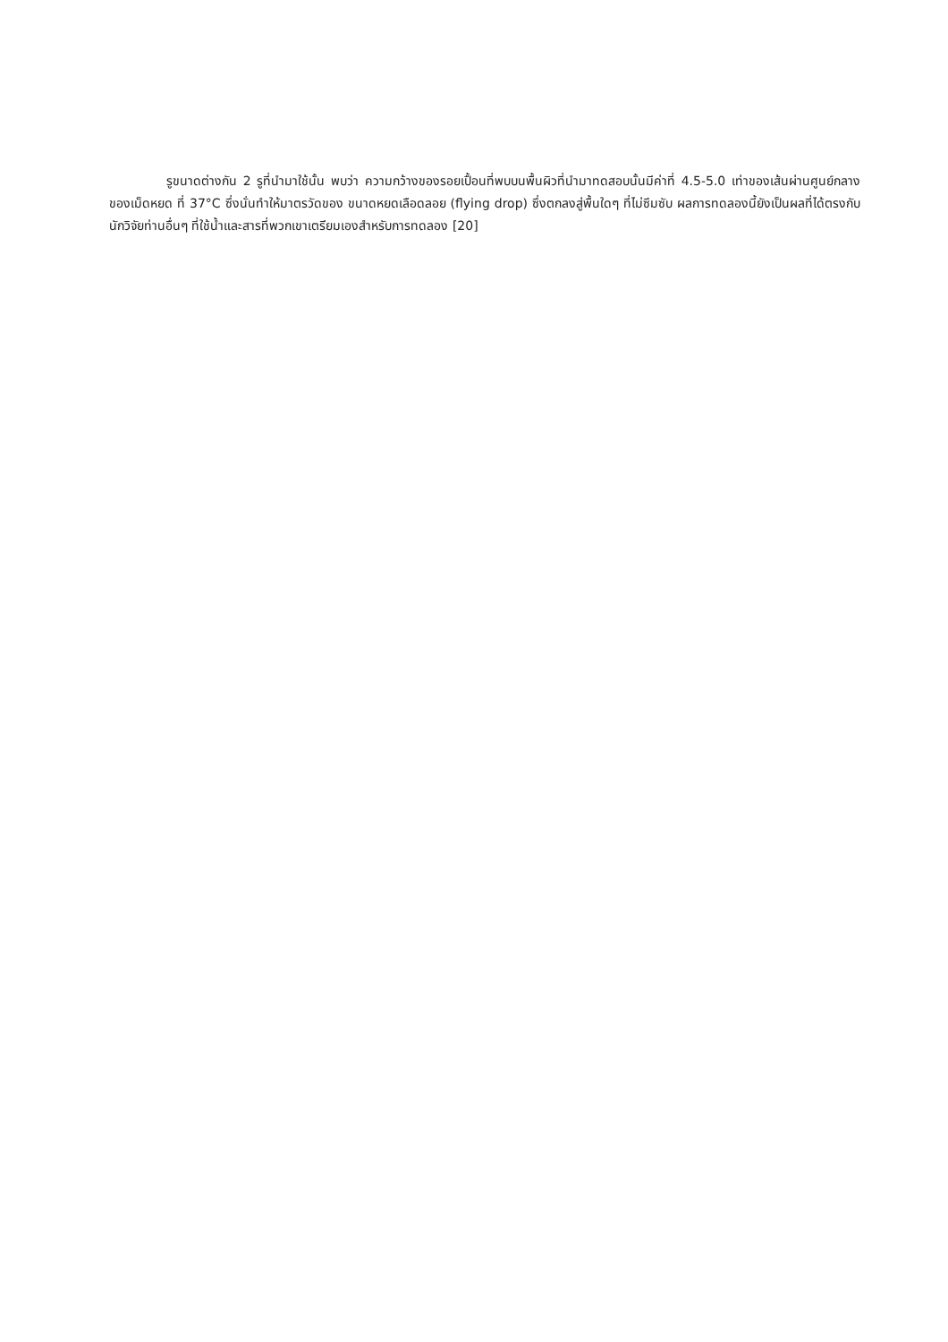รูขนาดต่างกัน 2 รูที่นำมาใช้นั้น พบว่า ความกว้างของรอยเปื้อนที่พบบนพื้นผิวที่นำมาทดสอบนั้นมีค่าที่ 4.5-5.0 เท่าของเส้นผ่านศูนย์กลางของเม็ดหยด ที่ 37°C ซึ่งนั่นทำให้มาตรวัดของ ขนาดหยดเลือดลอย (flying drop) ซึ่งตกลงสู่พื้นใดๆ ที่ไม่ซึมซับ ผลการทดลองนี้ยังเป็นผลที่ได้ตรงกับนักวิจัยท่านอื่นๆ ที่ใช้น้ำและสารที่พวกเขาเตรียมเองสำหรับการทดลอง [20]